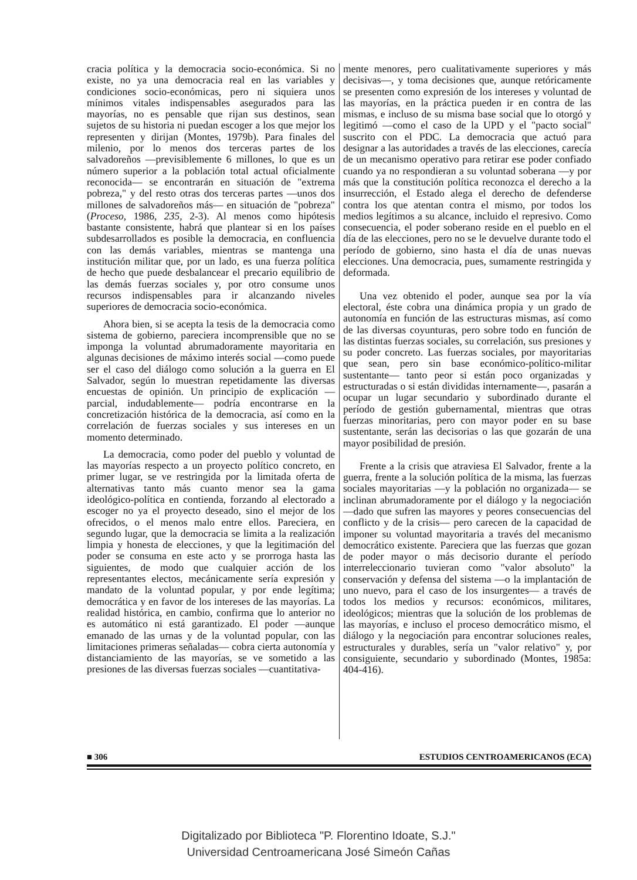cracia política y la democracia socio-económica. Si no existe, no ya una democracia real en las variables y condiciones socio-económicas, pero ni siquiera unos mínimos vitales indispensables asegurados para las mayorías, no es pensable que rijan sus destinos, sean sujetos de su historia ni puedan escoger a los que mejor los representen y dirijan (Montes, 1979b). Para finales del milenio, por lo menos dos terceras partes de los salvadoreños —previsiblemente 6 millones, lo que es un número superior a la población total actual oficialmente reconocida— se encontrarán en situación de "extrema pobreza," y del resto otras dos terceras partes —unos dos millones de salvadoreños más— en situación de "pobreza" (Proceso, 1986, 235, 2-3). Al menos como hipótesis bastante consistente, habrá que plantear si en los países subdesarrollados es posible la democracia, en confluencia con las demás variables, mientras se mantenga una institución militar que, por un lado, es una fuerza política de hecho que puede desbalancear el precario equilibrio de las demás fuerzas sociales y, por otro consume unos recursos indispensables para ir alcanzando niveles superiores de democracia socio-económica.
Ahora bien, si se acepta la tesis de la democracia como sistema de gobierno, pareciera incomprensible que no se imponga la voluntad abrumadoramente mayoritaria en algunas decisiones de máximo interés social —como puede ser el caso del diálogo como solución a la guerra en El Salvador, según lo muestran repetidamente las diversas encuestas de opinión. Un principio de explicación —parcial, indudablemente— podría encontrarse en la concretización histórica de la democracia, así como en la correlación de fuerzas sociales y sus intereses en un momento determinado.
La democracia, como poder del pueblo y voluntad de las mayorías respecto a un proyecto político concreto, en primer lugar, se ve restringida por la limitada oferta de alternativas tanto más cuanto menor sea la gama ideológico-política en contienda, forzando al electorado a escoger no ya el proyecto deseado, sino el mejor de los ofrecidos, o el menos malo entre ellos. Pareciera, en segundo lugar, que la democracia se limita a la realización limpia y honesta de elecciones, y que la legitimación del poder se consuma en este acto y se prorroga hasta las siguientes, de modo que cualquier acción de los representantes electos, mecánicamente sería expresión y mandato de la voluntad popular, y por ende legítima; democrática y en favor de los intereses de las mayorías. La realidad histórica, en cambio, confirma que lo anterior no es automático ni está garantizado. El poder —aunque emanado de las urnas y de la voluntad popular, con las limitaciones primeras señaladas— cobra cierta autonomía y distanciamiento de las mayorías, se ve sometido a las presiones de las diversas fuerzas sociales —cuantitativa-
mente menores, pero cualitativamente superiores y más decisivas—, y toma decisiones que, aunque retóricamente se presenten como expresión de los intereses y voluntad de las mayorías, en la práctica pueden ir en contra de las mismas, e incluso de su misma base social que lo otorgó y legitimó —como el caso de la UPD y el "pacto social" suscrito con el PDC. La democracia que actuó para designar a las autoridades a través de las elecciones, carecía de un mecanismo operativo para retirar ese poder confiado cuando ya no respondieran a su voluntad soberana —y por más que la constitución política reconozca el derecho a la insurrección, el Estado alega el derecho de defenderse contra los que atentan contra el mismo, por todos los medios legítimos a su alcance, incluido el represivo. Como consecuencia, el poder soberano reside en el pueblo en el día de las elecciones, pero no se le devuelve durante todo el período de gobierno, sino hasta el día de unas nuevas elecciones. Una democracia, pues, sumamente restringida y deformada.
Una vez obtenido el poder, aunque sea por la vía electoral, éste cobra una dinámica propia y un grado de autonomía en función de las estructuras mismas, así como de las diversas coyunturas, pero sobre todo en función de las distintas fuerzas sociales, su correlación, sus presiones y su poder concreto. Las fuerzas sociales, por mayoritarias que sean, pero sin base económico-político-militar sustentante— tanto peor si están poco organizadas y estructuradas o si están divididas internamente—, pasarán a ocupar un lugar secundario y subordinado durante el período de gestión gubernamental, mientras que otras fuerzas minoritarias, pero con mayor poder en su base sustentante, serán las decisorias o las que gozarán de una mayor posibilidad de presión.
Frente a la crisis que atraviesa El Salvador, frente a la guerra, frente a la solución política de la misma, las fuerzas sociales mayoritarias —y la población no organizada— se inclinan abrumadoramente por el diálogo y la negociación —dado que sufren las mayores y peores consecuencias del conflicto y de la crisis— pero carecen de la capacidad de imponer su voluntad mayoritaria a través del mecanismo democrático existente. Pareciera que las fuerzas que gozan de poder mayor o más decisorio durante el período interreleccionario tuvieran como "valor absoluto" la conservación y defensa del sistema —o la implantación de uno nuevo, para el caso de los insurgentes— a través de todos los medios y recursos: económicos, militares, ideológicos; mientras que la solución de los problemas de las mayorías, e incluso el proceso democrático mismo, el diálogo y la negociación para encontrar soluciones reales, estructurales y durables, sería un "valor relativo" y, por consiguiente, secundario y subordinado (Montes, 1985a: 404-416).
■ 306 ESTUDIOS CENTROAMERICANOS (ECA)
Digitalizado por Biblioteca "P. Florentino Idoate, S.J."
Universidad Centroamericana José Simeón Cañas